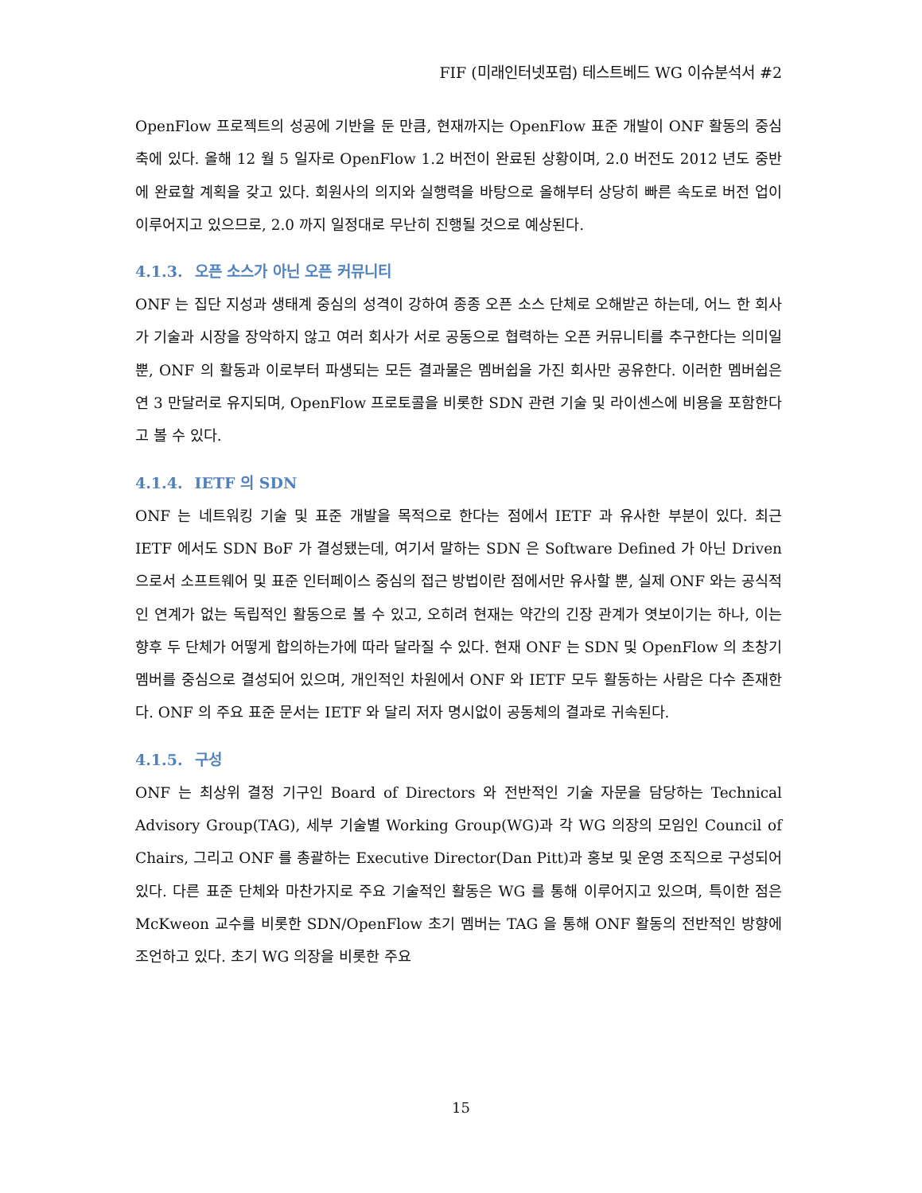FIF (미래인터넷포럼) 테스트베드 WG 이슈분석서 #2
OpenFlow 프로젝트의 성공에 기반을 둔 만큼, 현재까지는 OpenFlow 표준 개발이 ONF 활동의 중심축에 있다. 올해 12 월 5 일자로 OpenFlow 1.2 버전이 완료된 상황이며, 2.0 버전도 2012 년도 중반에 완료할 계획을 갖고 있다. 회원사의 의지와 실행력을 바탕으로 올해부터 상당히 빠른 속도로 버전 업이 이루어지고 있으므로, 2.0 까지 일정대로 무난히 진행될 것으로 예상된다.
4.1.3. 오픈 소스가 아닌 오픈 커뮤니티
ONF 는 집단 지성과 생태계 중심의 성격이 강하여 종종 오픈 소스 단체로 오해받곤 하는데, 어느 한 회사가 기술과 시장을 장악하지 않고 여러 회사가 서로 공동으로 협력하는 오픈 커뮤니티를 추구한다는 의미일 뿐, ONF 의 활동과 이로부터 파생되는 모든 결과물은 멤버쉽을 가진 회사만 공유한다. 이러한 멤버쉽은 연 3 만달러로 유지되며, OpenFlow 프로토콜을 비롯한 SDN 관련 기술 및 라이센스에 비용을 포함한다고 볼 수 있다.
4.1.4. IETF 의 SDN
ONF 는 네트워킹 기술 및 표준 개발을 목적으로 한다는 점에서 IETF 과 유사한 부분이 있다. 최근 IETF 에서도 SDN BoF 가 결성됐는데, 여기서 말하는 SDN 은 Software Defined 가 아닌 Driven 으로서 소프트웨어 및 표준 인터페이스 중심의 접근 방법이란 점에서만 유사할 뿐, 실제 ONF 와는 공식적인 연계가 없는 독립적인 활동으로 볼 수 있고, 오히려 현재는 약간의 긴장 관계가 엿보이기는 하나, 이는 향후 두 단체가 어떻게 합의하는가에 따라 달라질 수 있다. 현재 ONF 는 SDN 및 OpenFlow 의 초창기 멤버를 중심으로 결성되어 있으며, 개인적인 차원에서 ONF 와 IETF 모두 활동하는 사람은 다수 존재한다. ONF 의 주요 표준 문서는 IETF 와 달리 저자 명시없이 공동체의 결과로 귀속된다.
4.1.5. 구성
ONF 는 최상위 결정 기구인 Board of Directors 와 전반적인 기술 자문을 담당하는 Technical Advisory Group(TAG), 세부 기술별 Working Group(WG)과 각 WG 의장의 모임인 Council of Chairs, 그리고 ONF 를 총괄하는 Executive Director(Dan Pitt)과 홍보 및 운영 조직으로 구성되어 있다. 다른 표준 단체와 마찬가지로 주요 기술적인 활동은 WG 를 통해 이루어지고 있으며, 특이한 점은 McKweon 교수를 비롯한 SDN/OpenFlow 초기 멤버는 TAG 을 통해 ONF 활동의 전반적인 방향에 조언하고 있다. 초기 WG 의장을 비롯한 주요
15